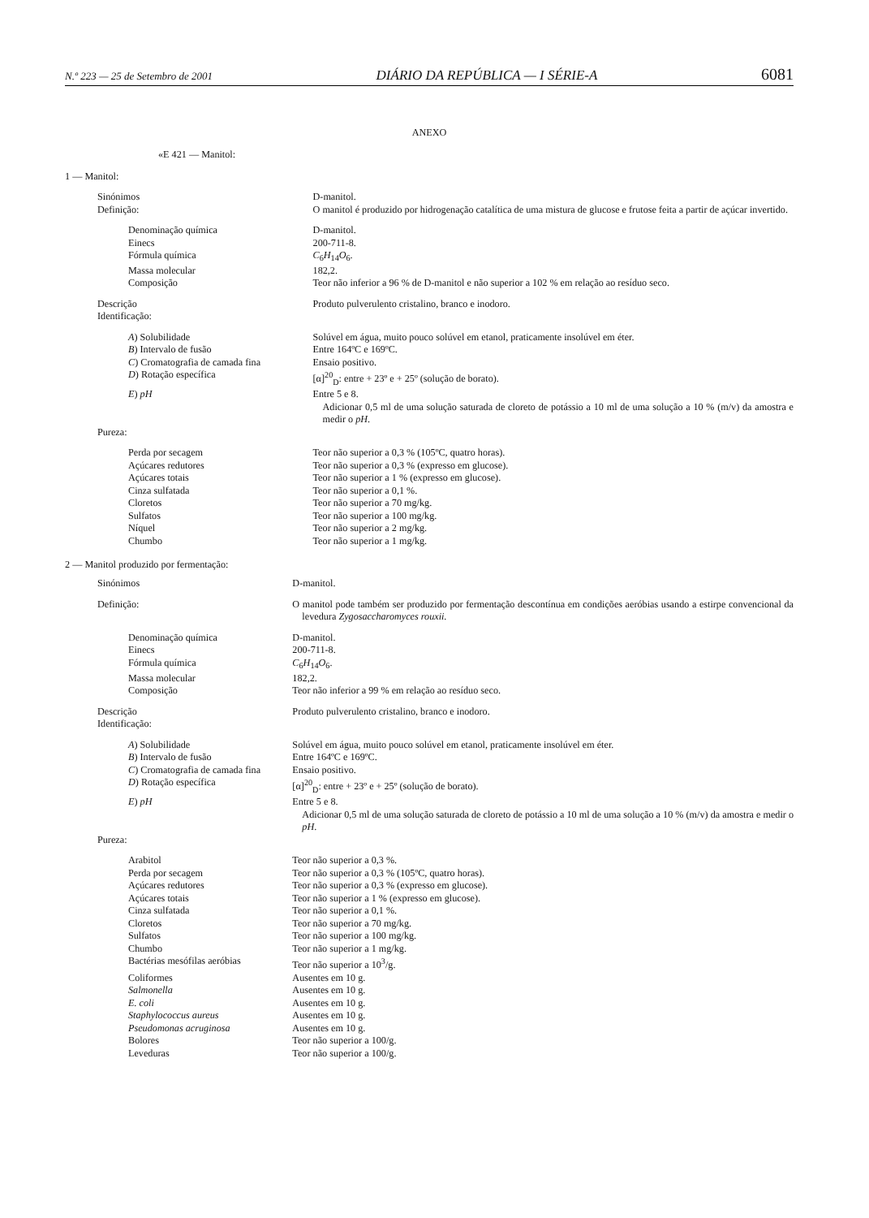N.º 223 — 25 de Setembro de 2001 DIÁRIO DA REPÚBLICA — I SÉRIE-A 6081
ANEXO
«E 421 — Manitol:
1 — Manitol:
| Sinónimos | D-manitol. |
| Definição: | O manitol é produzido por hidrogenação catalítica de uma mistura de glucose e frutose feita a partir de açúcar invertido. |
| Denominação química | D-manitol. |
| Einecs | 200-711-8. |
| Fórmula química | C<sub>6</sub> H<sub>14</sub> O<sub>6</sub>. |
| Massa molecular | 182,2. |
| Composição | Teor não inferior a 96 % de D-manitol e não superior a 102 % em relação ao resíduo seco. |
| Descrição | Produto pulverulento cristalino, branco e inodoro. |
| Identificação: | |
| A ) Solubilidade | Solúvel em água, muito pouco solúvel em etanol, praticamente insolúvel em éter. |
| B ) Intervalo de fusão | Entre 164ºC e 169ºC. |
| C ) Cromatografia de camada fina | Ensaio positivo. |
| D ) Rotação específica | [α]<sup>20</sup><sub>D</sub>: entre + 23º e + 25º (solução de borato). |
| E ) pH | Entre 5 e 8. Adicionar 0,5 ml de uma solução saturada de cloreto de potássio a 10 ml de uma solução a 10 % (m/v) da amostra e medir o pH . |
| Pureza: | |
| Perda por secagem | Teor não superior a 0,3 % (105ºC, quatro horas). |
| Açúcares redutores | Teor não superior a 0,3 % (expresso em glucose). |
| Açúcares totais | Teor não superior a 1 % (expresso em glucose). |
| Cinza sulfatada | Teor não superior a 0,1 %. |
| Cloretos | Teor não superior a 70 mg/kg. |
| Sulfatos | Teor não superior a 100 mg/kg. |
| Níquel | Teor não superior a 2 mg/kg. |
| Chumbo | Teor não superior a 1 mg/kg. |
2 — Manitol produzido por fermentação:
| Sinónimos | D-manitol. |
| Definição: | O manitol pode também ser produzido por fermentação descontínua em condições aeróbias usando a estirpe convencional da levedura Zygosaccharomyces rouxii. |
| Denominação química | D-manitol. |
| Einecs | 200-711-8. |
| Fórmula química | C<sub>6</sub> H<sub>14</sub> O<sub>6</sub>. |
| Massa molecular | 182,2. |
| Composição | Teor não inferior a 99 % em relação ao resíduo seco. |
| Descrição | Produto pulverulento cristalino, branco e inodoro. |
| Identificação: | |
| A ) Solubilidade | Solúvel em água, muito pouco solúvel em etanol, praticamente insolúvel em éter. |
| B ) Intervalo de fusão | Entre 164ºC e 169ºC. |
| C ) Cromatografia de camada fina | Ensaio positivo. |
| D ) Rotação específica | [α]<sup>20</sup><sub>D</sub>: entre + 23º e + 25º (solução de borato). |
| E ) pH | Entre 5 e 8. Adicionar 0,5 ml de uma solução saturada de cloreto de potássio a 10 ml de uma solução a 10 % (m/v) da amostra e medir o pH . |
| Pureza: | |
| Arabitol | Teor não superior a 0,3 %. |
| Perda por secagem | Teor não superior a 0,3 % (105ºC, quatro horas). |
| Açúcares redutores | Teor não superior a 0,3 % (expresso em glucose). |
| Açúcares totais | Teor não superior a 1 % (expresso em glucose). |
| Cinza sulfatada | Teor não superior a 0,1 %. |
| Cloretos | Teor não superior a 70 mg/kg. |
| Sulfatos | Teor não superior a 100 mg/kg. |
| Chumbo | Teor não superior a 1 mg/kg. |
| Bactérias mesófilas aeróbias | Teor não superior a 10<sup>3</sup>/g. |
| Coliformes | Ausentes em 10 g. |
| Salmonella | Ausentes em 10 g. |
| E. coli | Ausentes em 10 g. |
| Staphylococcus aureus | Ausentes em 10 g. |
| Pseudomonas acruginosa | Ausentes em 10 g. |
| Bolores | Teor não superior a 100/g. |
| Leveduras | Teor não superior a 100/g. |